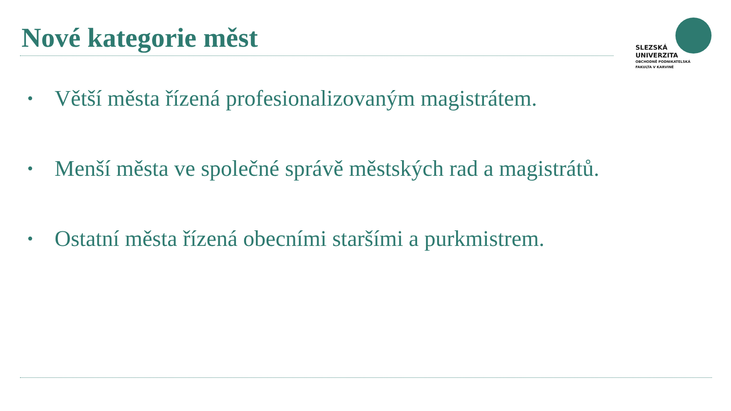Nové kategorie měst
SLEZSKÁ
UNIVERZITA
OBCHODNĚ PODNIKATELSKÁ
FAKULTA V KARVINÉ
• Větší města řízená profesionalizovaným magistrátem.
• Menší města ve společné správě městských rad a magistrátů.
• Ostatní města řízená obecními staršími a purkmistrem.